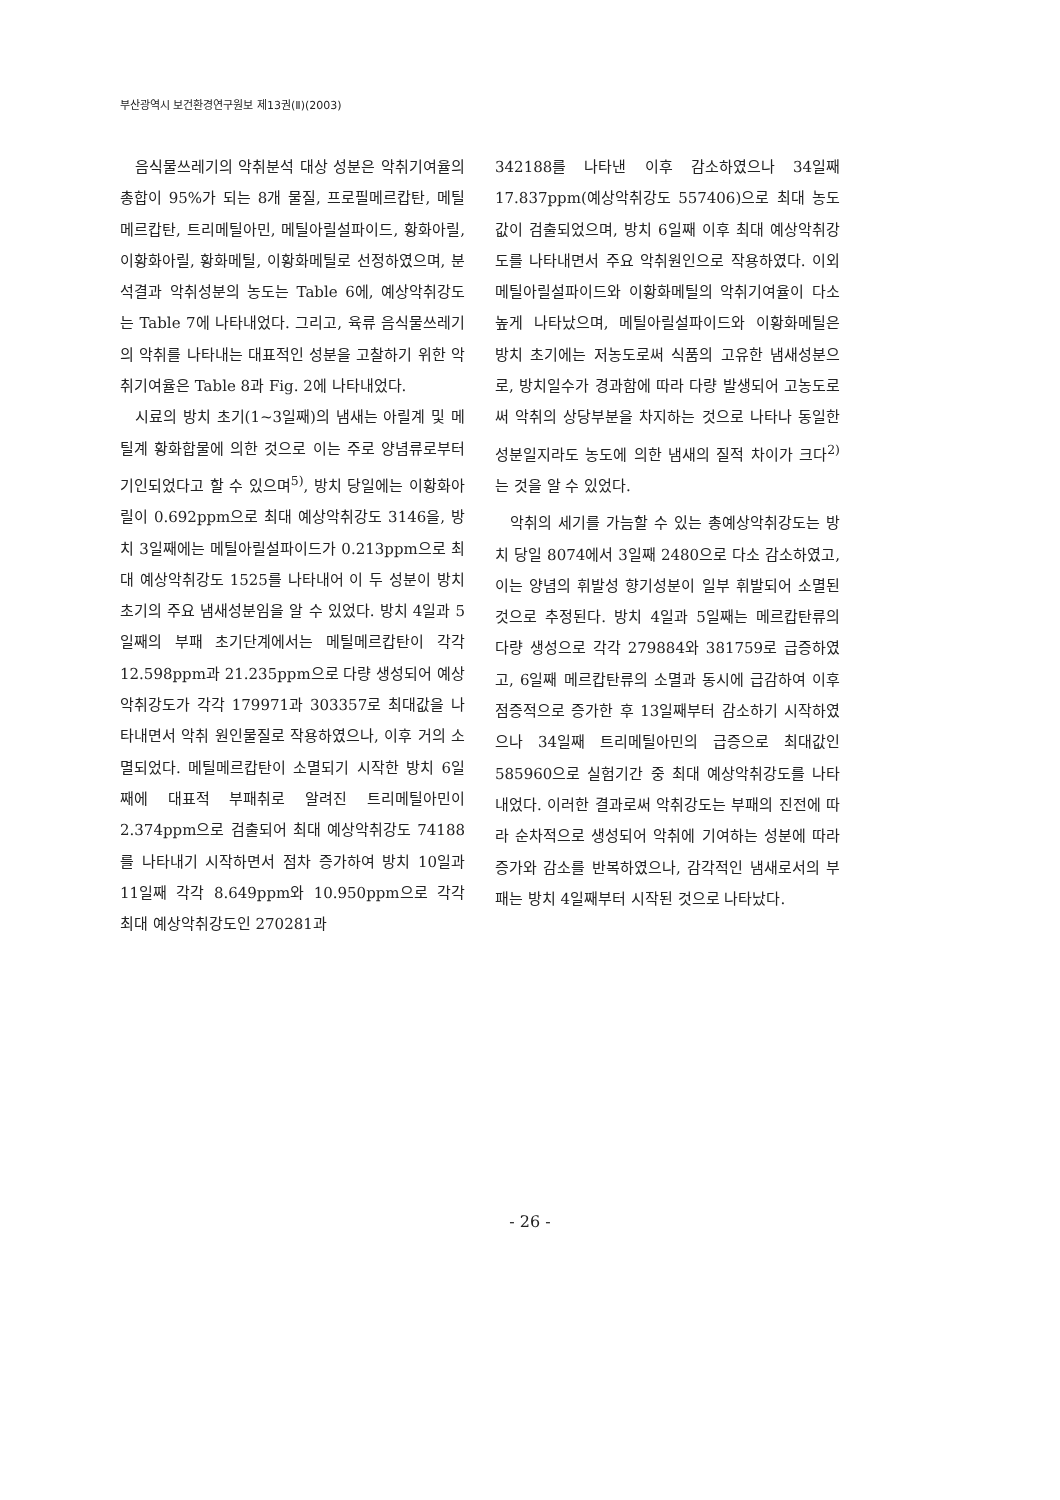부산광역시 보건환경연구원보 제13권(Ⅱ)(2003)
음식물쓰레기의 악취분석 대상 성분은 악취기여율의 총합이 95%가 되는 8개 물질, 프로필메르캅탄, 메틸메르캅탄, 트리메틸아민, 메틸아릴설파이드, 황화아릴, 이황화아릴, 황화메틸, 이황화메틸로 선정하였으며, 분석결과 악취성분의 농도는 Table 6에, 예상악취강도는 Table 7에 나타내었다. 그리고, 육류 음식물쓰레기의 악취를 나타내는 대표적인 성분을 고찰하기 위한 악취기여율은 Table 8과 Fig. 2에 나타내었다.
시료의 방치 초기(1~3일째)의 냄새는 아릴계 및 메틸계 황화합물에 의한 것으로 이는 주로 양념류로부터 기인되었다고 할 수 있으며<sup>5)</sup>, 방치 당일에는 이황화아릴이 0.692ppm으로 최대 예상악취강도 3146을, 방치 3일째에는 메틸아릴설파이드가 0.213ppm으로 최대 예상악취강도 1525를 나타내어 이 두 성분이 방치 초기의 주요 냄새성분임을 알 수 있었다. 방치 4일과 5일째의 부패 초기단계에서는 메틸메르캅탄이 각각 12.598ppm과 21.235ppm으로 다량 생성되어 예상악취강도가 각각 179971과 303357로 최대값을 나타내면서 악취 원인물질로 작용하였으나, 이후 거의 소멸되었다. 메틸메르캅탄이 소멸되기 시작한 방치 6일째에 대표적 부패취로 알려진 트리메틸아민이 2.374ppm으로 검출되어 최대 예상악취강도 74188를 나타내기 시작하면서 점차 증가하여 방치 10일과 11일째 각각 8.649ppm와 10.950ppm으로 각각 최대 예상악취강도인 270281과
342188를 나타낸 이후 감소하였으나 34일째 17.837ppm(예상악취강도 557406)으로 최대 농도값이 검출되었으며, 방치 6일째 이후 최대 예상악취강도를 나타내면서 주요 악취원인으로 작용하였다. 이외 메틸아릴설파이드와 이황화메틸의 악취기여율이 다소 높게 나타났으며, 메틸아릴설파이드와 이황화메틸은 방치 초기에는 저농도로써 식품의 고유한 냄새성분으로, 방치일수가 경과함에 따라 다량 발생되어 고농도로써 악취의 상당부분을 차지하는 것으로 나타나 동일한 성분일지라도 농도에 의한 냄새의 질적 차이가 크다<sup>2)</sup>는 것을 알 수 있었다.
악취의 세기를 가늠할 수 있는 총예상악취강도는 방치 당일 8074에서 3일째 2480으로 다소 감소하였고, 이는 양념의 휘발성 향기성분이 일부 휘발되어 소멸된 것으로 추정된다. 방치 4일과 5일째는 메르캅탄류의 다량 생성으로 각각 279884와 381759로 급증하였고, 6일째 메르캅탄류의 소멸과 동시에 급감하여 이후 점증적으로 증가한 후 13일째부터 감소하기 시작하였으나 34일째 트리메틸아민의 급증으로 최대값인 585960으로 실험기간 중 최대 예상악취강도를 나타내었다. 이러한 결과로써 악취강도는 부패의 진전에 따라 순차적으로 생성되어 악취에 기여하는 성분에 따라 증가와 감소를 반복하였으나, 감각적인 냄새로서의 부패는 방치 4일째부터 시작된 것으로 나타났다.
- 26 -